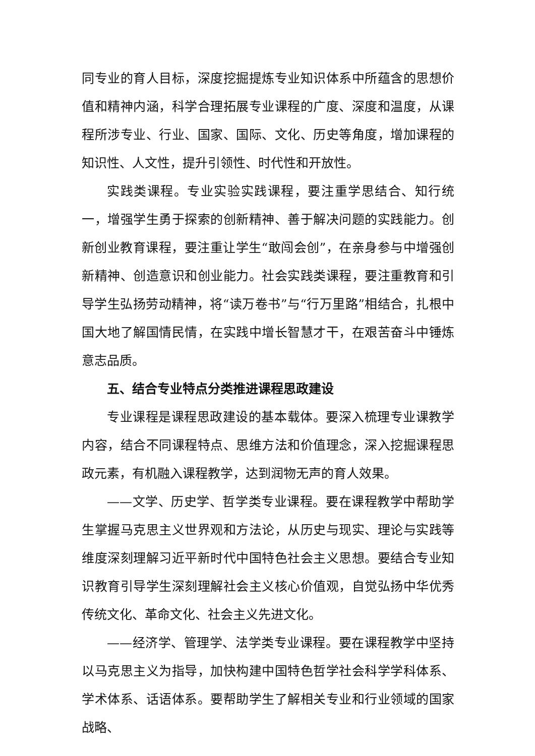同专业的育人目标，深度挖掘提炼专业知识体系中所蕴含的思想价值和精神内涵，科学合理拓展专业课程的广度、深度和温度，从课程所涉专业、行业、国家、国际、文化、历史等角度，增加课程的知识性、人文性，提升引领性、时代性和开放性。
实践类课程。专业实验实践课程，要注重学思结合、知行统一，增强学生勇于探索的创新精神、善于解决问题的实践能力。创新创业教育课程，要注重让学生“敢闯会创”，在亲身参与中增强创新精神、创造意识和创业能力。社会实践类课程，要注重教育和引导学生弘扬劳动精神，将“读万卷书”与“行万里路”相结合，扎根中国大地了解国情民情，在实践中增长智慧才干，在艰苦奋斗中锤炼意志品质。
五、结合专业特点分类推进课程思政建设
专业课程是课程思政建设的基本载体。要深入梳理专业课教学内容，结合不同课程特点、思维方法和价值理念，深入挖掘课程思政元素，有机融入课程教学，达到润物无声的育人效果。
——文学、历史学、哲学类专业课程。要在课程教学中帮助学生掌握马克思主义世界观和方法论，从历史与现实、理论与实践等维度深刻理解习近平新时代中国特色社会主义思想。要结合专业知识教育引导学生深刻理解社会主义核心价值观，自觉弘扬中华优秀传统文化、革命文化、社会主义先进文化。
——经济学、管理学、法学类专业课程。要在课程教学中坚持以马克思主义为指导，加快构建中国特色哲学社会科学学科体系、学术体系、话语体系。要帮助学生了解相关专业和行业领域的国家战略、